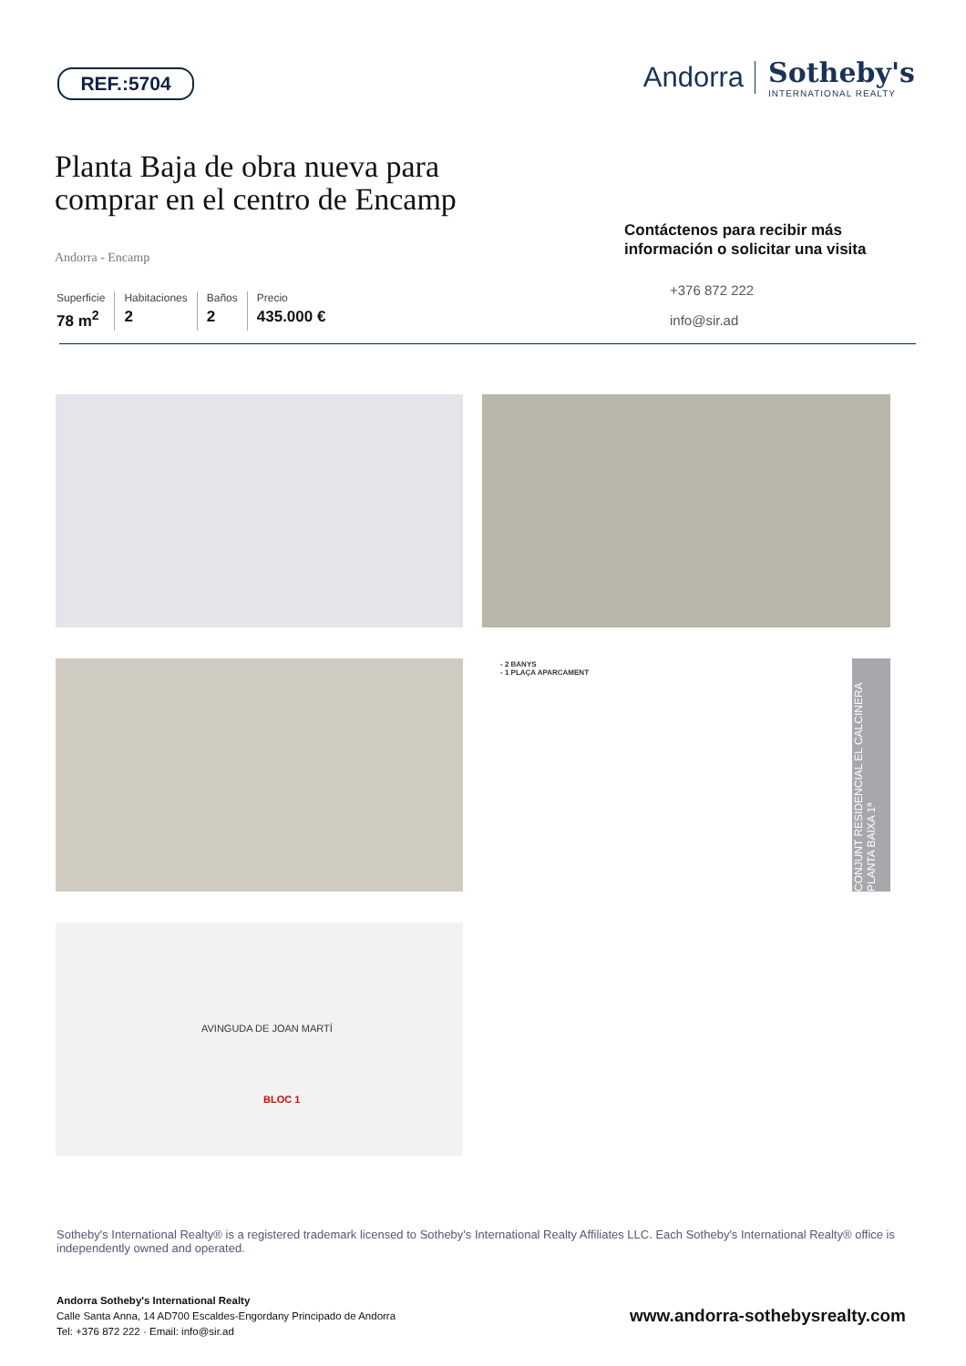REF.:5704
Andorra
Sotheby's
INTERNATIONAL REALTY
Planta Baja de obra nueva para comprar en el centro de Encamp
Andorra - Encamp
Superficie
78 m<sup>2</sup>
Habitaciones
2
Baños
2
Precio
435.000 €
Contáctenos para recibir más información o solicitar una visita
+376 872 222
info@sir.ad
- 2 BANYS
- 1 PLAÇA APARCAMENT
CONJUNT RESIDENCIAL EL CALCINERA PLANTA BAIXA 1ª
AVINGUDA DE JOAN MARTÍ
BLOC 1
Sotheby's International Realty® is a registered trademark licensed to Sotheby's International Realty Affiliates LLC. Each Sotheby's International Realty® office is independently owned and operated.
Andorra Sotheby's International Realty
Calle Santa Anna, 14 AD700 Escaldes-Engordany Principado de Andorra
Tel: +376 872 222 · Email: info@sir.ad
www.andorra-sothebysrealty.com